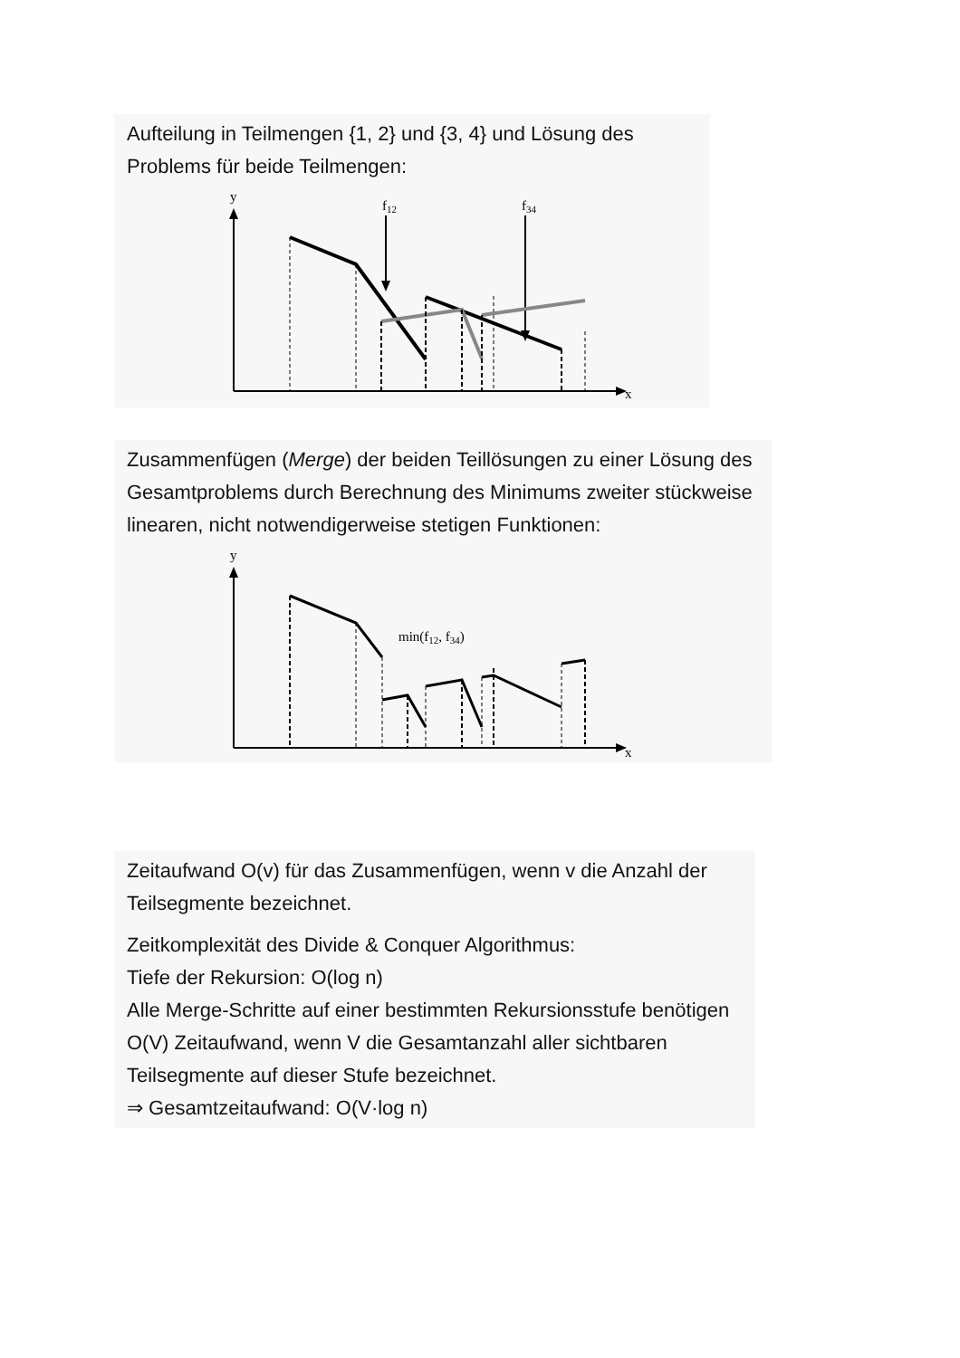Aufteilung in Teilmengen {1, 2} und {3, 4} und Lösung des Problems für beide Teilmengen:
y
f12
f34
x
Zusammenfügen (Merge) der beiden Teillösungen zu einer Lösung des Gesamtproblems durch Berechnung des Minimums zweiter stückweise linearen, nicht notwendigerweise stetigen Funktionen:
y
min(f12, f34)
x
Zeitaufwand O(v) für das Zusammenfügen, wenn v die Anzahl der Teilsegmente bezeichnet.
Zeitkomplexität des Divide & Conquer Algorithmus:
Tiefe der Rekursion: O(log n)
Alle Merge-Schritte auf einer bestimmten Rekursionsstufe benötigen O(V) Zeitaufwand, wenn V die Gesamtanzahl aller sichtbaren Teilsegmente auf dieser Stufe bezeichnet.
⇒ Gesamtzeitaufwand: O(V·log n)